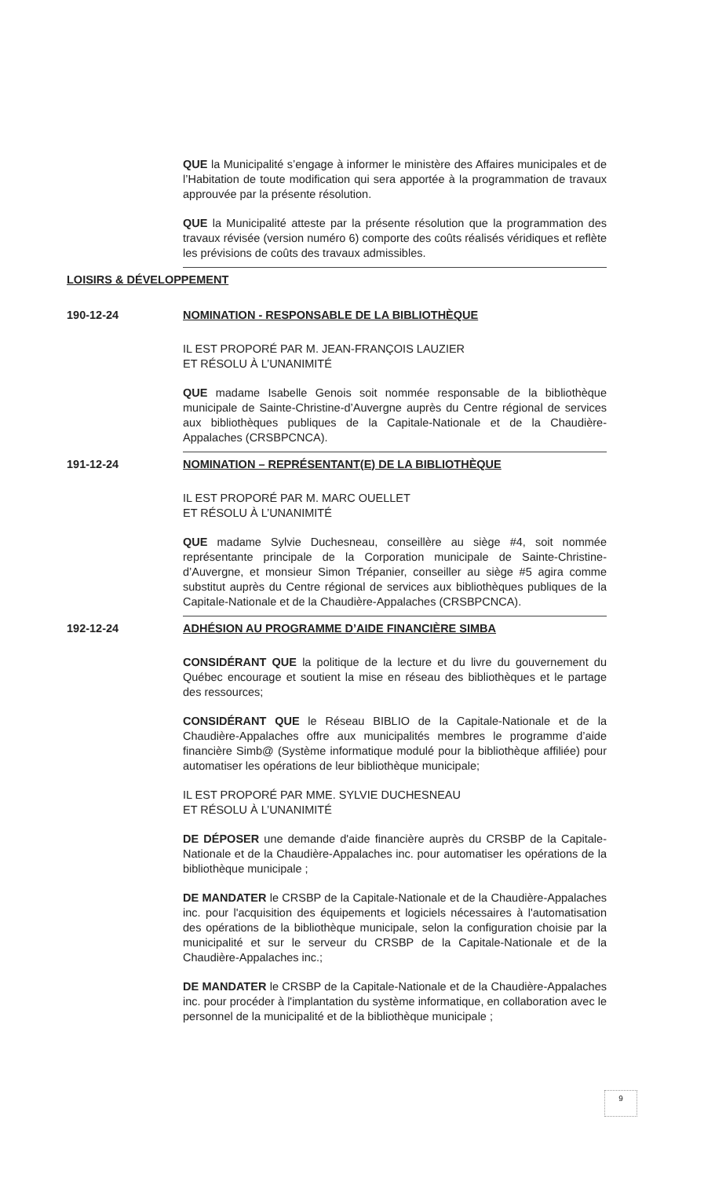QUE la Municipalité s’engage à informer le ministère des Affaires municipales et de l’Habitation de toute modification qui sera apportée à la programmation de travaux approuvée par la présente résolution.
QUE la Municipalité atteste par la présente résolution que la programmation des travaux révisée (version numéro 6) comporte des coûts réalisés véridiques et reflète les prévisions de coûts des travaux admissibles.
LOISIRS & DÉVELOPPEMENT
190-12-24 NOMINATION - RESPONSABLE DE LA BIBLIOTHÈQUE
IL EST PROPORÉ PAR M. JEAN-FRANÇOIS LAUZIER
ET RÉSOLU À L’UNANIMITÉ
QUE madame Isabelle Genois soit nommée responsable de la bibliothèque municipale de Sainte-Christine-d’Auvergne auprès du Centre régional de services aux bibliothèques publiques de la Capitale-Nationale et de la Chaudière-Appalaches (CRSBPCNCA).
191-12-24 NOMINATION – REPRÉSENTANT(E) DE LA BIBLIOTHÈQUE
IL EST PROPORÉ PAR M. MARC OUELLET
ET RÉSOLU À L’UNANIMITÉ
QUE madame Sylvie Duchesneau, conseillère au siège #4, soit nommée représentante principale de la Corporation municipale de Sainte-Christine-d’Auvergne, et monsieur Simon Trépanier, conseiller au siège #5 agira comme substitut auprès du Centre régional de services aux bibliothèques publiques de la Capitale-Nationale et de la Chaudière-Appalaches (CRSBPCNCA).
192-12-24 ADHÉSION AU PROGRAMME D’AIDE FINANCIÈRE SIMBA
CONSIDÉRANT QUE la politique de la lecture et du livre du gouvernement du Québec encourage et soutient la mise en réseau des bibliothèques et le partage des ressources;
CONSIDÉRANT QUE le Réseau BIBLIO de la Capitale-Nationale et de la Chaudière-Appalaches offre aux municipalités membres le programme d’aide financière Simb@ (Système informatique modulé pour la bibliothèque affiliée) pour automatiser les opérations de leur bibliothèque municipale;
IL EST PROPORÉ PAR MME. SYLVIE DUCHESNEAU
ET RÉSOLU À L’UNANIMITÉ
DE DÉPOSER une demande d'aide financière auprès du CRSBP de la Capitale-Nationale et de la Chaudière-Appalaches inc. pour automatiser les opérations de la bibliothèque municipale ;
DE MANDATER le CRSBP de la Capitale-Nationale et de la Chaudière-Appalaches inc. pour l'acquisition des équipements et logiciels nécessaires à l'automatisation des opérations de la bibliothèque municipale, selon la configuration choisie par la municipalité et sur le serveur du CRSBP de la Capitale-Nationale et de la Chaudière-Appalaches inc.;
DE MANDATER le CRSBP de la Capitale-Nationale et de la Chaudière-Appalaches inc. pour procéder à l'implantation du système informatique, en collaboration avec le personnel de la municipalité et de la bibliothèque municipale ;
9